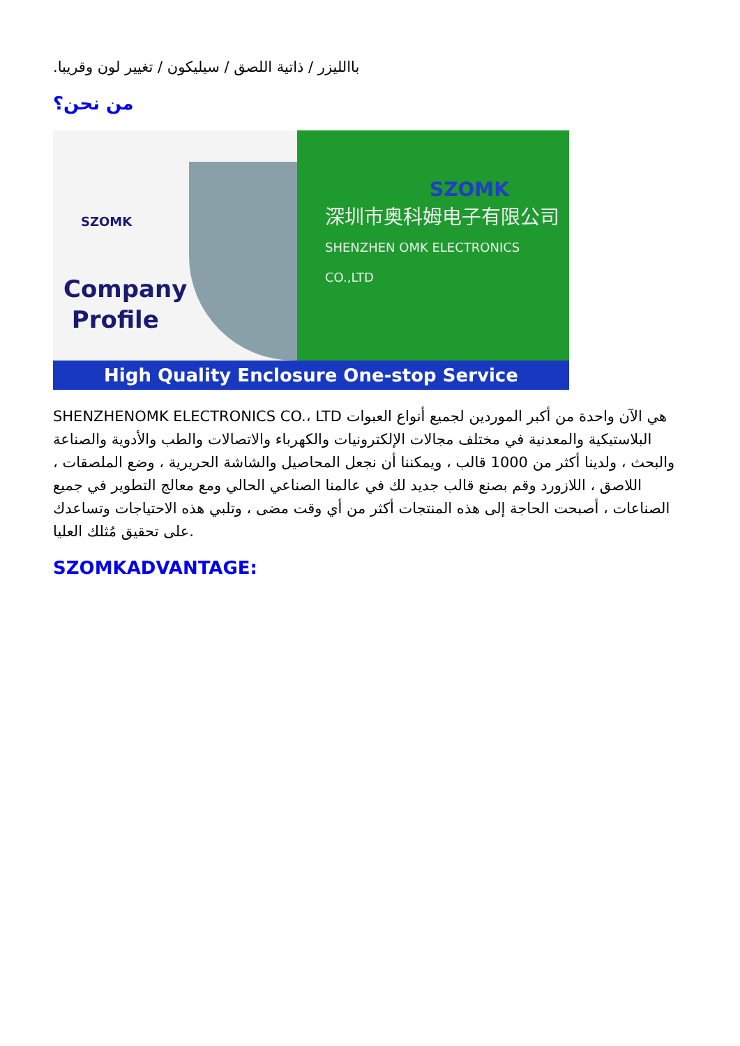باالليزر / ذاتية اللصق / سيليكون / تغيير لون وقريبا.
من نحن؟
SZOMK
Company
Profile
SZOMK
深圳市奥科姆电子有限公司
SHENZHEN OMK ELECTRONICS CO.,LTD
High Quality Enclosure One-stop Service
SHENZHENOMK ELECTRONICS CO.، LTD هي الآن واحدة من أكبر الموردين لجميع أنواع العبوات البلاستيكية والمعدنية في مختلف مجالات الإلكترونيات والكهرباء والاتصالات والطب والأدوية والصناعة والبحث ، ولدينا أكثر من 1000 قالب ، ويمكننا أن نجعل المحاصيل والشاشة الحريرية ، وضع الملصقات ، اللاصق ، اللازورد وقم بصنع قالب جديد لك في عالمنا الصناعي الحالي ومع معالج التطوير في جميع الصناعات ، أصبحت الحاجة إلى هذه المنتجات أكثر من أي وقت مضى ، وتلبي هذه الاحتياجات وتساعدك على تحقيق مُثلك العليا.
SZOMKADVANTAGE: